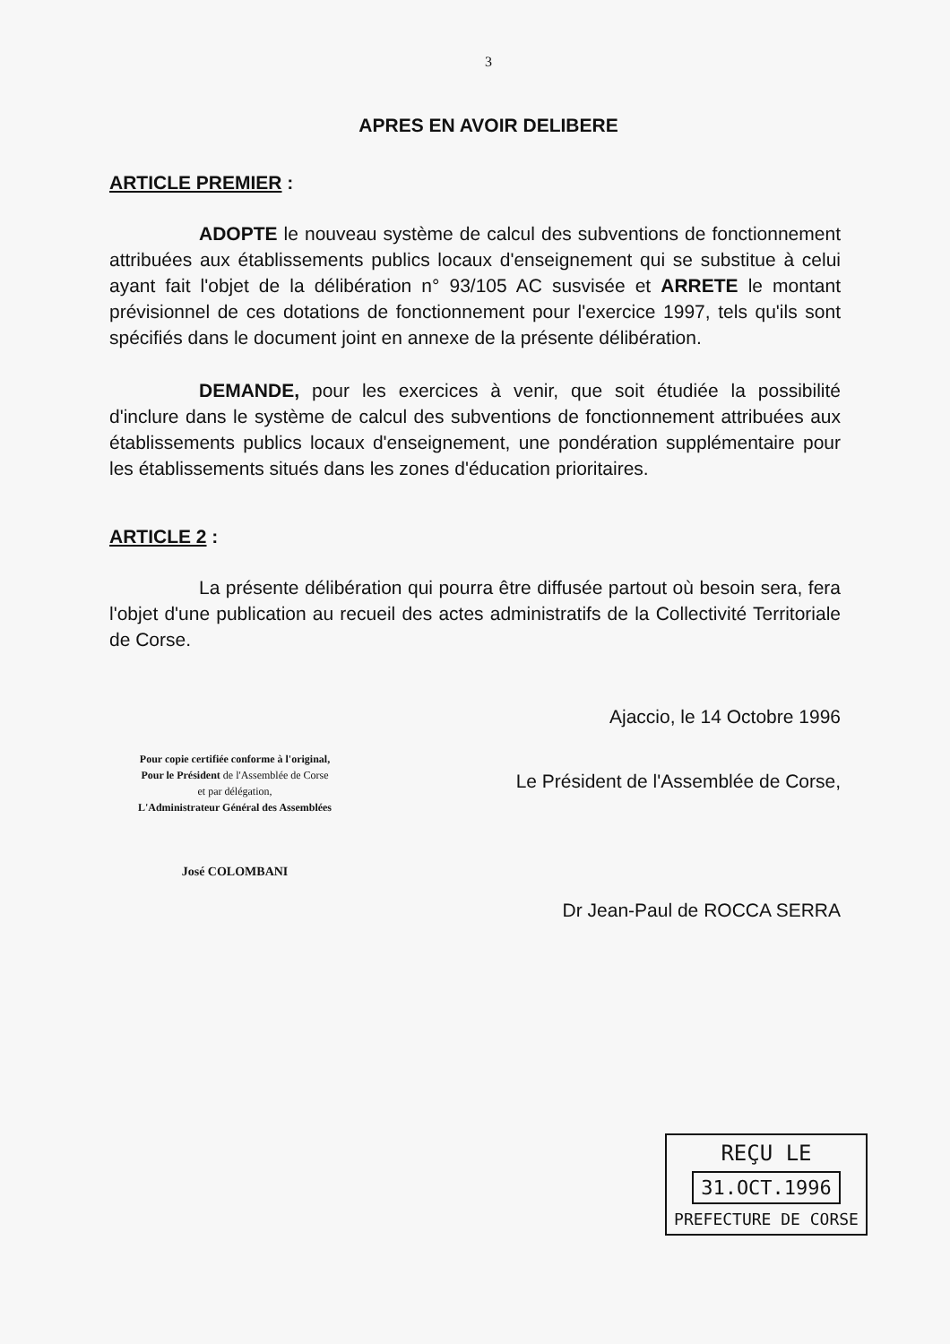3
APRES EN AVOIR DELIBERE
ARTICLE PREMIER :
ADOPTE le nouveau système de calcul des subventions de fonctionnement attribuées aux établissements publics locaux d'enseignement qui se substitue à celui ayant fait l'objet de la délibération n° 93/105 AC susvisée et ARRETE le montant prévisionnel de ces dotations de fonctionnement pour l'exercice 1997, tels qu'ils sont spécifiés dans le document joint en annexe de la présente délibération.
DEMANDE, pour les exercices à venir, que soit étudiée la possibilité d'inclure dans le système de calcul des subventions de fonctionnement attribuées aux établissements publics locaux d'enseignement, une pondération supplémentaire pour les établissements situés dans les zones d'éducation prioritaires.
ARTICLE 2 :
La présente délibération qui pourra être diffusée partout où besoin sera, fera l'objet d'une publication au recueil des actes administratifs de la Collectivité Territoriale de Corse.
Pour copie certifiée conforme à l'original,
Pour le Président de l'Assemblée de Corse
et par délégation,
L'Administrateur Général des Assemblées
José COLOMBANI
Ajaccio, le 14 Octobre 1996
Le Président de l'Assemblée de Corse,
Dr Jean-Paul de ROCCA SERRA
REÇU LE
31.OCT.1996
PREFECTURE DE CORSE